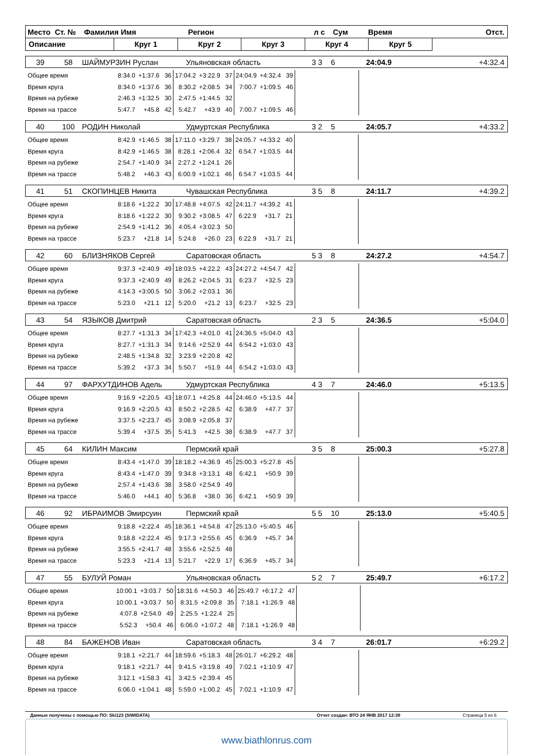Место Ст. № Фамилия Имя Регион л с Сум Время Отст.
Описание Круг 1 Круг 2 Круг 3 Круг 4 Круг 5
39 58 ШАЙМУРЗИН Руслан Ульяновская область 3 3 6 24:04.9 +4:32.4
| Общее время | 8:34.0 | +1:37.6 | 36 | 17:04.2 | +3:22.9 | 37 | 24:04.9 | +4:32.4 | 39 | |
| Время круга | 8:34.0 | +1:37.6 | 36 | 8:30.2 | +2:08.5 | 34 | 7:00.7 | +1:09.5 | 46 | |
| Время на рубеже | 2:46.3 | +1:32.5 | 30 | 2:47.5 | +1:44.5 | 32 | | | | |
| Время на трассе | 5:47.7 | +45.8 | 42 | 5:42.7 | +43.9 | 40 | 7:00.7 | +1:09.5 | 46 | |
40 100 РОДИН Николай Удмуртская Республика 3 2 5 24:05.7 +4:33.2
| Общее время | 8:42.9 | +1:46.5 | 38 | 17:11.0 | +3:29.7 | 38 | 24:05.7 | +4:33.2 | 40 | |
| Время круга | 8:42.9 | +1:46.5 | 38 | 8:28.1 | +2:06.4 | 32 | 6:54.7 | +1:03.5 | 44 | |
| Время на рубеже | 2:54.7 | +1:40.9 | 34 | 2:27.2 | +1:24.1 | 26 | | | | |
| Время на трассе | 5:48.2 | +46.3 | 43 | 6:00.9 | +1:02.1 | 46 | 6:54.7 | +1:03.5 | 44 | |
41 51 СКОПИНЦЕВ Никита Чувашская Республика 3 5 8 24:11.7 +4:39.2
| Общее время | 8:18.6 | +1:22.2 | 30 | 17:48.8 | +4:07.5 | 42 | 24:11.7 | +4:39.2 | 41 | |
| Время круга | 8:18.6 | +1:22.2 | 30 | 9:30.2 | +3:08.5 | 47 | 6:22.9 | +31.7 | 21 | |
| Время на рубеже | 2:54.9 | +1:41.2 | 36 | 4:05.4 | +3:02.3 | 50 | | | | |
| Время на трассе | 5:23.7 | +21.8 | 14 | 5:24.8 | +26.0 | 23 | 6:22.9 | +31.7 | 21 | |
42 60 БЛИЗНЯКОВ Сергей Саратовская область 5 3 8 24:27.2 +4:54.7
| Общее время | 9:37.3 | +2:40.9 | 49 | 18:03.5 | +4:22.2 | 43 | 24:27.2 | +4:54.7 | 42 | |
| Время круга | 9:37.3 | +2:40.9 | 49 | 8:26.2 | +2:04.5 | 31 | 6:23.7 | +32.5 | 23 | |
| Время на рубеже | 4:14.3 | +3:00.5 | 50 | 3:06.2 | +2:03.1 | 36 | | | | |
| Время на трассе | 5:23.0 | +21.1 | 12 | 5:20.0 | +21.2 | 13 | 6:23.7 | +32.5 | 23 | |
43 54 ЯЗЫКОВ Дмитрий Саратовская область 2 3 5 24:36.5 +5:04.0
| Общее время | 8:27.7 | +1:31.3 | 34 | 17:42.3 | +4:01.0 | 41 | 24:36.5 | +5:04.0 | 43 | |
| Время круга | 8:27.7 | +1:31.3 | 34 | 9:14.6 | +2:52.9 | 44 | 6:54.2 | +1:03.0 | 43 | |
| Время на рубеже | 2:48.5 | +1:34.8 | 32 | 3:23.9 | +2:20.8 | 42 | | | | |
| Время на трассе | 5:39.2 | +37.3 | 34 | 5:50.7 | +51.9 | 44 | 6:54.2 | +1:03.0 | 43 | |
44 97 ФАРХУТДИНОВ Адель Удмуртская Республика 4 3 7 24:46.0 +5:13.5
| Общее время | 9:16.9 | +2:20.5 | 43 | 18:07.1 | +4:25.8 | 44 | 24:46.0 | +5:13.5 | 44 | |
| Время круга | 9:16.9 | +2:20.5 | 43 | 8:50.2 | +2:28.5 | 42 | 6:38.9 | +47.7 | 37 | |
| Время на рубеже | 3:37.5 | +2:23.7 | 45 | 3:08.9 | +2:05.8 | 37 | | | | |
| Время на трассе | 5:39.4 | +37.5 | 35 | 5:41.3 | +42.5 | 38 | 6:38.9 | +47.7 | 37 | |
45 64 КИЛИН Максим Пермский край 3 5 8 25:00.3 +5:27.8
| Общее время | 8:43.4 | +1:47.0 | 39 | 18:18.2 | +4:36.9 | 45 | 25:00.3 | +5:27.8 | 45 | |
| Время круга | 8:43.4 | +1:47.0 | 39 | 9:34.8 | +3:13.1 | 48 | 6:42.1 | +50.9 | 39 | |
| Время на рубеже | 2:57.4 | +1:43.6 | 38 | 3:58.0 | +2:54.9 | 49 | | | | |
| Время на трассе | 5:46.0 | +44.1 | 40 | 5:36.8 | +38.0 | 36 | 6:42.1 | +50.9 | 39 | |
46 92 ИБРАИМОВ Эмирсуин Пермский край 5 5 10 25:13.0 +5:40.5
| Общее время | 9:18.8 | +2:22.4 | 45 | 18:36.1 | +4:54.8 | 47 | 25:13.0 | +5:40.5 | 46 | |
| Время круга | 9:18.8 | +2:22.4 | 45 | 9:17.3 | +2:55.6 | 45 | 6:36.9 | +45.7 | 34 | |
| Время на рубеже | 3:55.5 | +2:41.7 | 48 | 3:55.6 | +2:52.5 | 48 | | | | |
| Время на трассе | 5:23.3 | +21.4 | 13 | 5:21.7 | +22.9 | 17 | 6:36.9 | +45.7 | 34 | |
47 55 БУЛУЙ Роман Ульяновская область 5 2 7 25:49.7 +6:17.2
| Общее время | 10:00.1 | +3:03.7 | 50 | 18:31.6 | +4:50.3 | 46 | 25:49.7 | +6:17.2 | 47 | |
| Время круга | 10:00.1 | +3:03.7 | 50 | 8:31.5 | +2:09.8 | 35 | 7:18.1 | +1:26.9 | 48 | |
| Время на рубеже | 4:07.8 | +2:54.0 | 49 | 2:25.5 | +1:22.4 | 25 | | | | |
| Время на трассе | 5:52.3 | +50.4 | 46 | 6:06.0 | +1:07.2 | 48 | 7:18.1 | +1:26.9 | 48 | |
48 84 БАЖЕНОВ Иван Саратовская область 3 4 7 26:01.7 +6:29.2
| Общее время | 9:18.1 | +2:21.7 | 44 | 18:59.6 | +5:18.3 | 48 | 26:01.7 | +6:29.2 | 48 | |
| Время круга | 9:18.1 | +2:21.7 | 44 | 9:41.5 | +3:19.8 | 49 | 7:02.1 | +1:10.9 | 47 | |
| Время на рубеже | 3:12.1 | +1:58.3 | 41 | 3:42.5 | +2:39.4 | 45 | | | | |
| Время на трассе | 6:06.0 | +1:04.1 | 48 | 5:59.0 | +1:00.2 | 45 | 7:02.1 | +1:10.9 | 47 | |
Данные получены с помощью ПО: Ski123 (SIWIDATA) Отчет создан: ВТО 24 ЯНВ 2017 12:39 Страница 5 из 6
www.biathlonrus.com